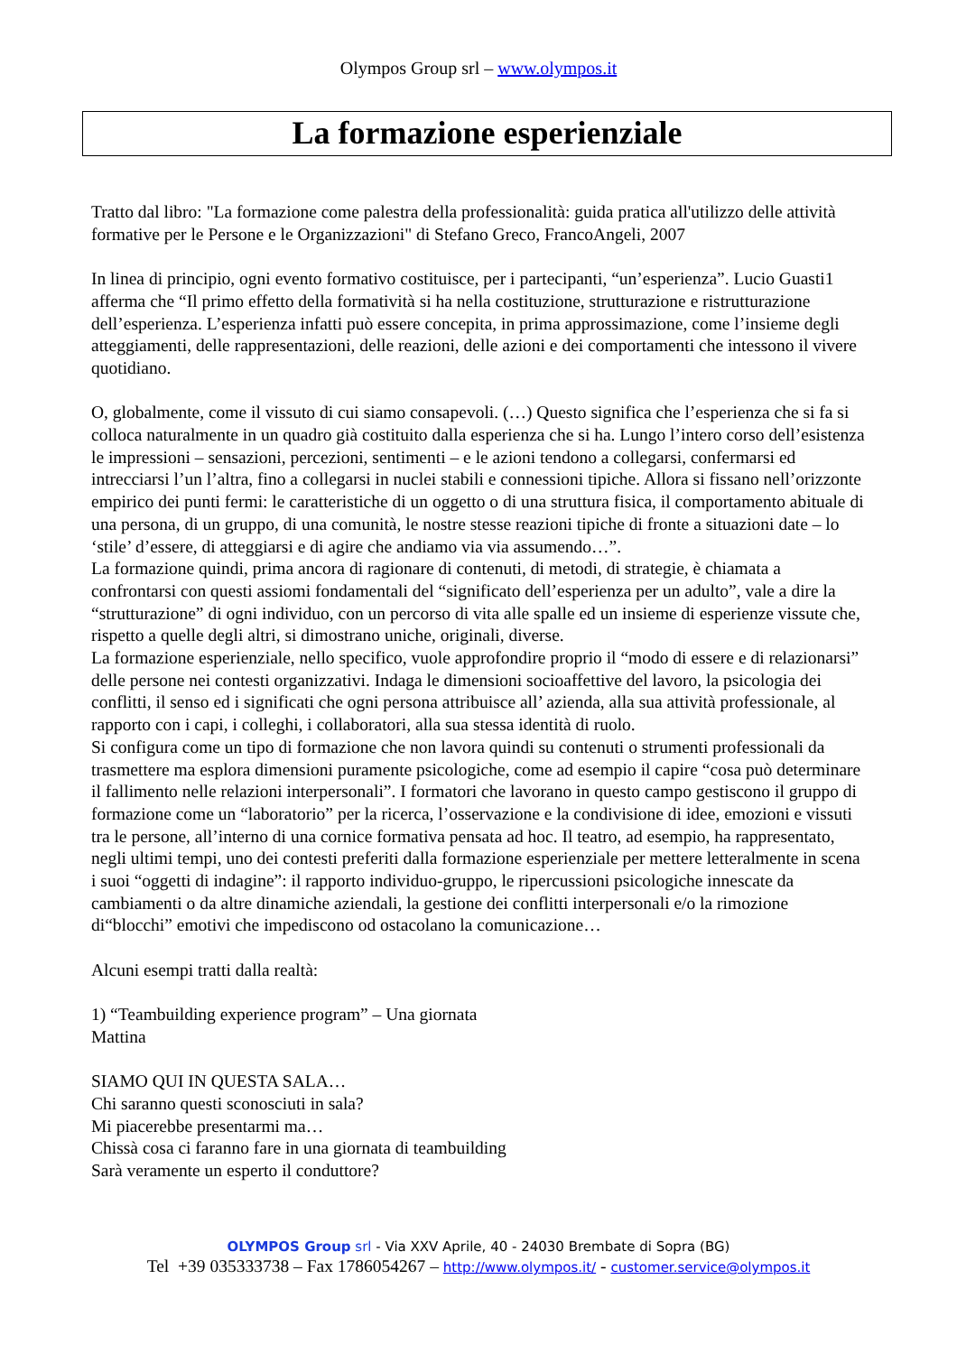Olympos Group srl – www.olympos.it
La formazione esperienziale
Tratto dal libro: "La formazione come palestra della professionalità: guida pratica all'utilizzo delle attività formative per le Persone e le Organizzazioni" di Stefano Greco, FrancoAngeli, 2007
In linea di principio, ogni evento formativo costituisce, per i partecipanti, “un’esperienza”. Lucio Guasti1 afferma che “Il primo effetto della formatività si ha nella costituzione, strutturazione e ristrutturazione dell’esperienza. L’esperienza infatti può essere concepita, in prima approssimazione, come l’insieme degli atteggiamenti, delle rappresentazioni, delle reazioni, delle azioni e dei comportamenti che intessono il vivere quotidiano.
O, globalmente, come il vissuto di cui siamo consapevoli. (…) Questo significa che l’esperienza che si fa si colloca naturalmente in un quadro già costituito dalla esperienza che si ha. Lungo l’intero corso dell’esistenza le impressioni – sensazioni, percezioni, sentimenti – e le azioni tendono a collegarsi, confermarsi ed intrecciarsi l’un l’altra, fino a collegarsi in nuclei stabili e connessioni tipiche. Allora si fissano nell’orizzonte empirico dei punti fermi: le caratteristiche di un oggetto o di una struttura fisica, il comportamento abituale di una persona, di un gruppo, di una comunità, le nostre stesse reazioni tipiche di fronte a situazioni date – lo ‘stile’ d’essere, di atteggiarsi e di agire che andiamo via via assumendo…”.
La formazione quindi, prima ancora di ragionare di contenuti, di metodi, di strategie, è chiamata a confrontarsi con questi assiomi fondamentali del “significato dell’esperienza per un adulto”, vale a dire la “strutturazione” di ogni individuo, con un percorso di vita alle spalle ed un insieme di esperienze vissute che, rispetto a quelle degli altri, si dimostrano uniche, originali, diverse.
La formazione esperienziale, nello specifico, vuole approfondire proprio il “modo di essere e di relazionarsi” delle persone nei contesti organizzativi. Indaga le dimensioni socioaffettive del lavoro, la psicologia dei conflitti, il senso ed i significati che ogni persona attribuisce all’ azienda, alla sua attività professionale, al rapporto con i capi, i colleghi, i collaboratori, alla sua stessa identità di ruolo.
Si configura come un tipo di formazione che non lavora quindi su contenuti o strumenti professionali da trasmettere ma esplora dimensioni puramente psicologiche, come ad esempio il capire “cosa può determinare il fallimento nelle relazioni interpersonali”. I formatori che lavorano in questo campo gestiscono il gruppo di formazione come un “laboratorio” per la ricerca, l’osservazione e la condivisione di idee, emozioni e vissuti tra le persone, all’interno di una cornice formativa pensata ad hoc. Il teatro, ad esempio, ha rappresentato, negli ultimi tempi, uno dei contesti preferiti dalla formazione esperienziale per mettere letteralmente in scena i suoi “oggetti di indagine”: il rapporto individuo-gruppo, le ripercussioni psicologiche innescate da cambiamenti o da altre dinamiche aziendali, la gestione dei conflitti interpersonali e/o la rimozione di“blocchi” emotivi che impediscono od ostacolano la comunicazione…
Alcuni esempi tratti dalla realtà:
1) “Teambuilding experience program” – Una giornata
Mattina
SIAMO QUI IN QUESTA SALA…
Chi saranno questi sconosciuti in sala?
Mi piacerebbe presentarmi ma…
Chissà cosa ci faranno fare in una giornata di teambuilding
Sarà veramente un esperto il conduttore?
OLYMPOS Group srl - Via XXV Aprile, 40 - 24030 Brembate di Sopra (BG)
Tel +39 035333738 – Fax 1786054267 – http://www.olympos.it/ - customer.service@olympos.it